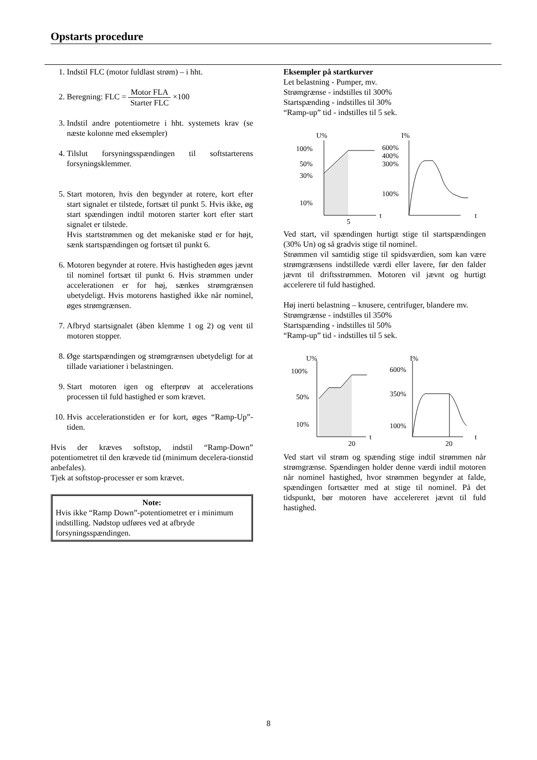Opstarts procedure
1. Indstil FLC (motor fuldlast strøm) – i hht.
2. Beregning: FLC = Motor FLA Starter FLC ×100
3. Indstil andre potentiometre i hht. systemets krav (se næste kolonne med eksempler)
4. Tilslut forsyningsspændingen til softstarterens forsyningsklemmer.
5. Start motoren, hvis den begynder at rotere, kort efter start signalet er tilstede, fortsæt til punkt 5. Hvis ikke, øg start spændingen indtil motoren starter kort efter start signalet er tilstede.
Hvis startstrømmen og det mekaniske stød er for højt, sænk startspændingen og fortsæt til punkt 6.
6. Motoren begynder at rotere. Hvis hastigheden øges jævnt til nominel fortsæt til punkt 6. Hvis strømmen under accelerationen er for høj, sænkes strømgrænsen ubetydeligt. Hvis motorens hastighed ikke når nominel, øges strømgrænsen.
7. Afbryd startsignalet (åben klemme 1 og 2) og vent til motoren stopper.
8. Øge startspændingen og strømgrænsen ubetydeligt for at tillade variationer i belastningen.
9. Start motoren igen og efterprøv at accelerations processen til fuld hastighed er som krævet.
10. Hvis accelerationstiden er for kort, øges “Ramp-Up”-tiden.
Hvis der kræves softstop, indstil “Ramp-Down” potentiometret til den krævede tid (minimum decelera-tionstid anbefales).
Tjek at softstop-processer er som krævet.
Note:
Hvis ikke “Ramp Down”-potentiometret er i minimum indstilling. Nødstop udføres ved at afbryde forsyningsspændingen.
Eksempler på startkurver
Let belastning - Pumper, mv.
Strømgrænse - indstilles til 300%
Startspænding - indstilles til 30%
“Ramp-up” tid - indstilles til 5 sek.
U%
100%
50%
30%
10%
5
t
I%
600%
400%
300%
100%
t
Ved start, vil spændingen hurtigt stige til startspændingen (30% Un) og så gradvis stige til nominel.
Strømmen vil samtidig stige til spidsværdien, som kan være strømgrænsens indstillede værdi eller lavere, før den falder jævnt til driftsstrømmen. Motoren vil jævnt og hurtigt accelerere til fuld hastighed.
Høj inerti belastning – knusere, centrifuger, blandere mv.
Strømgrænse - indstilles til 350%
Startspænding - indstilles til 50%
“Ramp-up” tid - indstilles til 5 sek.
U%
100%
50%
10%
20
t
I%
600%
350%
100%
20
t
Ved start vil strøm og spænding stige indtil strømmen når strømgrænse. Spændingen holder denne værdi indtil motoren når nominel hastighed, hvor strømmen begynder at falde, spændingen fortsætter med at stige til nominel. På det tidspunkt, bør motoren have accelereret jævnt til fuld hastighed.
8